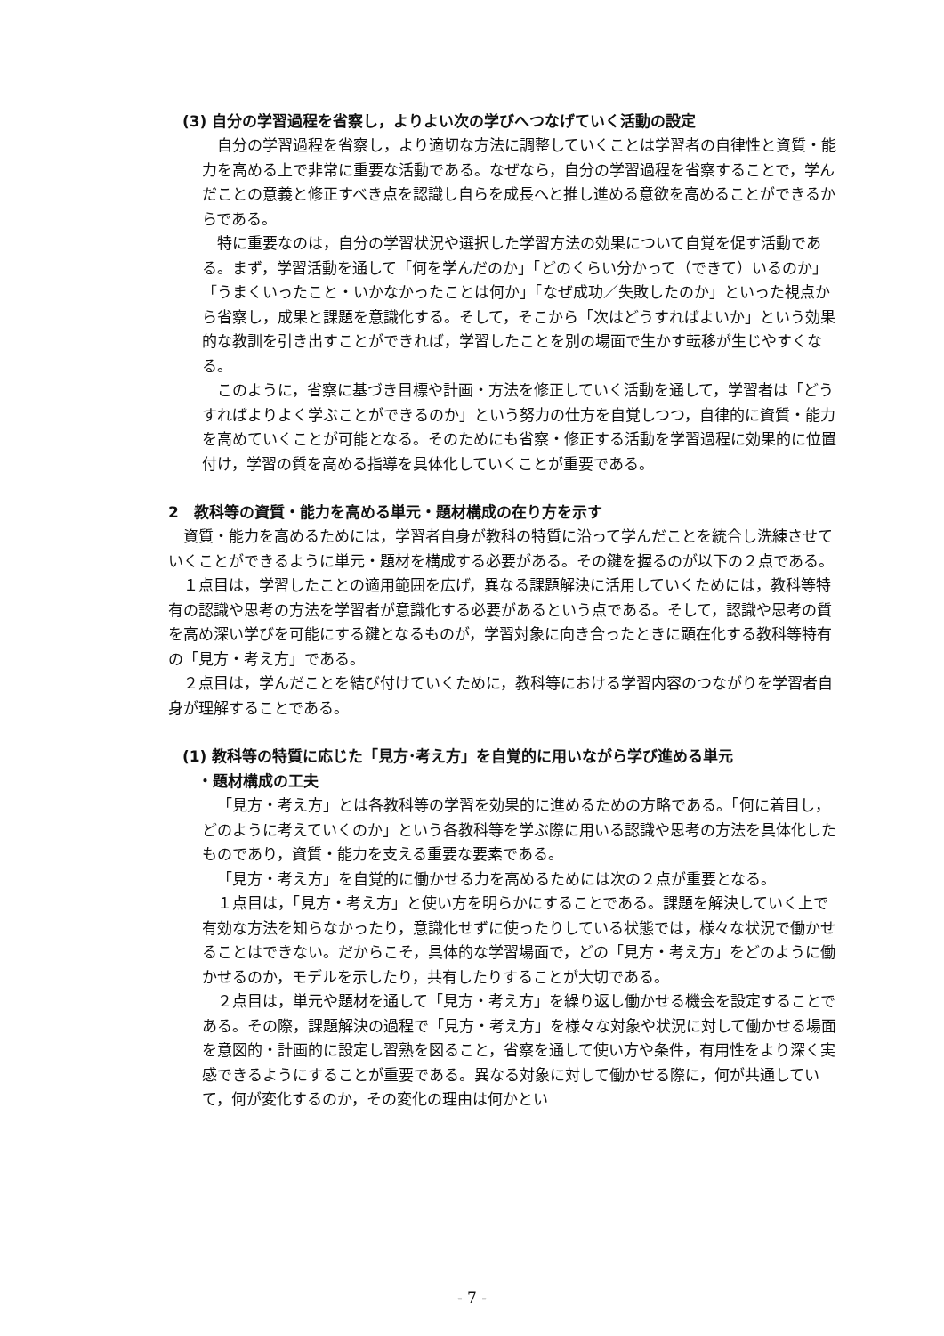(3) 自分の学習過程を省察し，よりよい次の学びへつなげていく活動の設定
自分の学習過程を省察し，より適切な方法に調整していくことは学習者の自律性と資質・能力を高める上で非常に重要な活動である。なぜなら，自分の学習過程を省察することで，学んだことの意義と修正すべき点を認識し自らを成長へと推し進める意欲を高めることができるからである。
特に重要なのは，自分の学習状況や選択した学習方法の効果について自覚を促す活動である。まず，学習活動を通して「何を学んだのか」「どのくらい分かって（できて）いるのか」「うまくいったこと・いかなかったことは何か」「なぜ成功／失敗したのか」といった視点から省察し，成果と課題を意識化する。そして，そこから「次はどうすればよいか」という効果的な教訓を引き出すことができれば，学習したことを別の場面で生かす転移が生じやすくなる。
このように，省察に基づき目標や計画・方法を修正していく活動を通して，学習者は「どうすればよりよく学ぶことができるのか」という努力の仕方を自覚しつつ，自律的に資質・能力を高めていくことが可能となる。そのためにも省察・修正する活動を学習過程に効果的に位置付け，学習の質を高める指導を具体化していくことが重要である。
2　教科等の資質・能力を高める単元・題材構成の在り方を示す
資質・能力を高めるためには，学習者自身が教科の特質に沿って学んだことを統合し洗練させていくことができるように単元・題材を構成する必要がある。その鍵を握るのが以下の２点である。
１点目は，学習したことの適用範囲を広げ，異なる課題解決に活用していくためには，教科等特有の認識や思考の方法を学習者が意識化する必要があるという点である。そして，認識や思考の質を高め深い学びを可能にする鍵となるものが，学習対象に向き合ったときに顕在化する教科等特有の「見方・考え方」である。
２点目は，学んだことを結び付けていくために，教科等における学習内容のつながりを学習者自身が理解することである。
(1) 教科等の特質に応じた「見方･考え方」を自覚的に用いながら学び進める単元
　・題材構成の工夫
「見方・考え方」とは各教科等の学習を効果的に進めるための方略である。「何に着目し，どのように考えていくのか」という各教科等を学ぶ際に用いる認識や思考の方法を具体化したものであり，資質・能力を支える重要な要素である。
「見方・考え方」を自覚的に働かせる力を高めるためには次の２点が重要となる。
１点目は，「見方・考え方」と使い方を明らかにすることである。課題を解決していく上で有効な方法を知らなかったり，意識化せずに使ったりしている状態では，様々な状況で働かせることはできない。だからこそ，具体的な学習場面で，どの「見方・考え方」をどのように働かせるのか，モデルを示したり，共有したりすることが大切である。
２点目は，単元や題材を通して「見方・考え方」を繰り返し働かせる機会を設定することである。その際，課題解決の過程で「見方・考え方」を様々な対象や状況に対して働かせる場面を意図的・計画的に設定し習熟を図ること，省察を通して使い方や条件，有用性をより深く実感できるようにすることが重要である。異なる対象に対して働かせる際に，何が共通していて，何が変化するのか，その変化の理由は何かとい
- 7 -